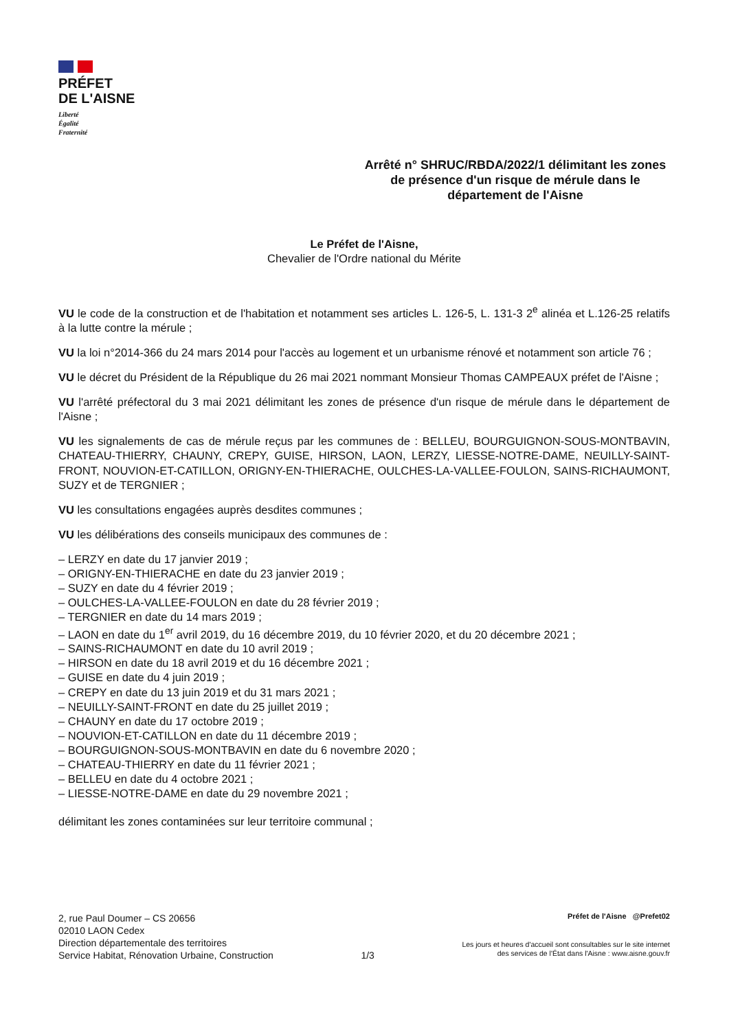PRÉFET
DE L'AISNE
Liberté
Égalité
Fraternité
Arrêté n° SHRUC/RBDA/2022/1 délimitant les zones de présence d'un risque de mérule dans le département de l'Aisne
Le Préfet de l'Aisne,
Chevalier de l'Ordre national du Mérite
VU le code de la construction et de l'habitation et notamment ses articles L. 126-5, L. 131-3 2<sup>e</sup> alinéa et L.126-25 relatifs à la lutte contre la mérule ;
VU la loi n°2014-366 du 24 mars 2014 pour l'accès au logement et un urbanisme rénové et notamment son article 76 ;
VU le décret du Président de la République du 26 mai 2021 nommant Monsieur Thomas CAMPEAUX préfet de l'Aisne ;
VU l'arrêté préfectoral du 3 mai 2021 délimitant les zones de présence d'un risque de mérule dans le département de l'Aisne ;
VU les signalements de cas de mérule reçus par les communes de : BELLEU, BOURGUIGNON-SOUS-MONTBAVIN, CHATEAU-THIERRY, CHAUNY, CREPY, GUISE, HIRSON, LAON, LERZY, LIESSE-NOTRE-DAME, NEUILLY-SAINT-FRONT, NOUVION-ET-CATILLON, ORIGNY-EN-THIERACHE, OULCHES-LA-VALLEE-FOULON, SAINS-RICHAUMONT, SUZY et de TERGNIER ;
VU les consultations engagées auprès desdites communes ;
VU les délibérations des conseils municipaux des communes de :
– LERZY en date du 17 janvier 2019 ;
– ORIGNY-EN-THIERACHE en date du 23 janvier 2019 ;
– SUZY en date du 4 février 2019 ;
– OULCHES-LA-VALLEE-FOULON en date du 28 février 2019 ;
– TERGNIER en date du 14 mars 2019 ;
– LAON en date du 1<sup>er</sup> avril 2019, du 16 décembre 2019, du 10 février 2020, et du 20 décembre 2021 ;
– SAINS-RICHAUMONT en date du 10 avril 2019 ;
– HIRSON en date du 18 avril 2019 et du 16 décembre 2021 ;
– GUISE en date du 4 juin 2019 ;
– CREPY en date du 13 juin 2019 et du 31 mars 2021 ;
– NEUILLY-SAINT-FRONT en date du 25 juillet 2019 ;
– CHAUNY en date du 17 octobre 2019 ;
– NOUVION-ET-CATILLON en date du 11 décembre 2019 ;
– BOURGUIGNON-SOUS-MONTBAVIN en date du 6 novembre 2020 ;
– CHATEAU-THIERRY en date du 11 février 2021 ;
– BELLEU en date du 4 octobre 2021 ;
– LIESSE-NOTRE-DAME en date du 29 novembre 2021 ;
délimitant les zones contaminées sur leur territoire communal ;
2, rue Paul Doumer – CS 20656
02010 LAON Cedex
Direction départementale des territoires
Service Habitat, Rénovation Urbaine, Construction
1/3
Préfet de l'Aisne @Prefet02
Les jours et heures d'accueil sont consultables sur le site internet
des services de l'État dans l'Aisne : www.aisne.gouv.fr